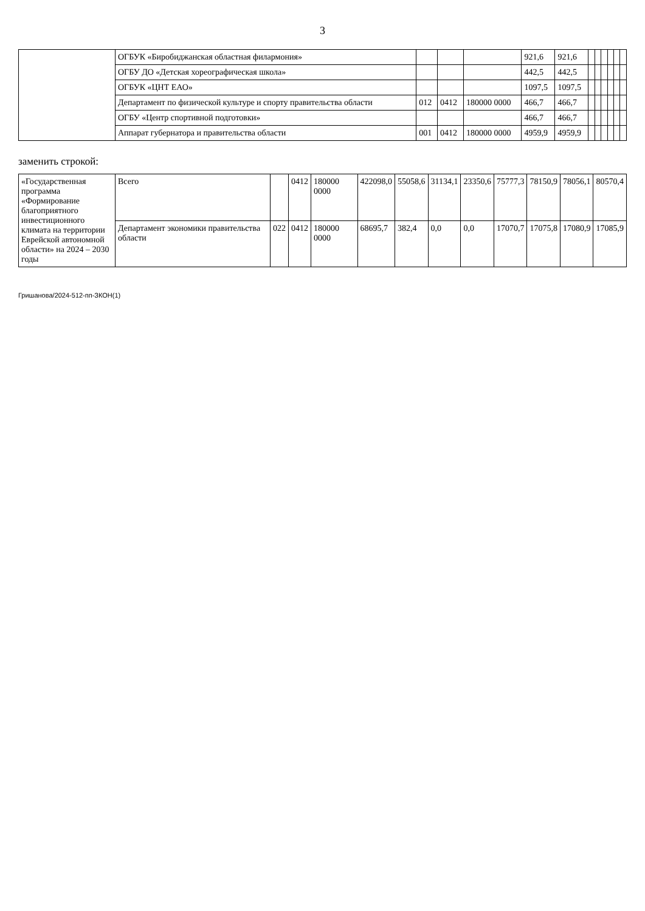3
| | ОГБУК «Биробиджанская областная филармония» | | | | 921,6 | 921,6 | | | | | | |
| | ОГБУ ДО «Детская хореографическая школа» | | | | 442,5 | 442,5 | | | | | | |
| | ОГБУК «ЦНТ ЕАО» | | | | 1097,5 | 1097,5 | | | | | | |
| | Департамент по физической культуре и спорту правительства области | 012 | 0412 | 180000 0000 | 466,7 | 466,7 | | | | | | |
| | ОГБУ «Центр спортивной подготовки» | | | | 466,7 | 466,7 | | | | | | |
| | Аппарат губернатора и правительства области | 001 | 0412 | 180000 0000 | 4959,9 | 4959,9 | | | | | | |
заменить строкой:
| «Государственная программа «Формирование благоприятного инвестиционного климата на территории Еврейской автономной области» на 2024 – 2030 годы | Всего | | 0412 | 180000 0000 | 422098,0 | 55058,6 | 31134,1 | 23350,6 | 75777,3 | 78150,9 | 78056,1 | 80570,4 |
| | Департамент экономики правительства области | 022 | 0412 | 180000 0000 | 68695,7 | 382,4 | 0,0 | 0,0 | 17070,7 | 17075,8 | 17080,9 | 17085,9 |
Гришанова/2024-512-пп-ЗКОН(1)